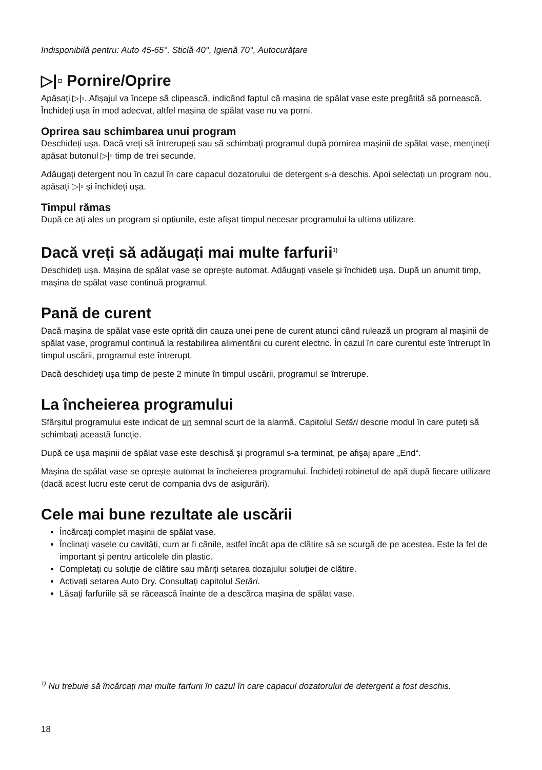Indisponibilă pentru: Auto 45-65°, Sticlă 40°, Igienă 70°, Autocurățare
▷|▫ Pornire/Oprire
Apăsați ▷|▫. Afișajul va începe să clipească, indicând faptul că mașina de spălat vase este pregătită să pornească. Închideți ușa în mod adecvat, altfel mașina de spălat vase nu va porni.
Oprirea sau schimbarea unui program
Deschideți ușa. Dacă vreți să întrerupeți sau să schimbați programul după pornirea mașinii de spălat vase, mențineți apăsat butonul ▷|▫ timp de trei secunde.
Adăugați detergent nou în cazul în care capacul dozatorului de detergent s-a deschis. Apoi selectați un program nou, apăsați ▷|▫ și închideți ușa.
Timpul rămas
După ce ați ales un program și opțiunile, este afișat timpul necesar programului la ultima utilizare.
Dacă vreți să adăugați mai multe farfurii<sup>1)</sup>
Deschideți ușa. Mașina de spălat vase se oprește automat. Adăugați vasele și închideți ușa. După un anumit timp, mașina de spălat vase continuă programul.
Pană de curent
Dacă mașina de spălat vase este oprită din cauza unei pene de curent atunci când rulează un program al mașinii de spălat vase, programul continuă la restabilirea alimentării cu curent electric. În cazul în care curentul este întrerupt în timpul uscării, programul este întrerupt.
Dacă deschideți ușa timp de peste 2 minute în timpul uscării, programul se întrerupe.
La încheierea programului
Sfârșitul programului este indicat de un semnal scurt de la alarmă. Capitolul Setări descrie modul în care puteți să schimbați această funcție.
După ce ușa mașinii de spălat vase este deschisă și programul s-a terminat, pe afișaj apare „End“.
Mașina de spălat vase se oprește automat la încheierea programului. Închideți robinetul de apă după fiecare utilizare (dacă acest lucru este cerut de compania dvs de asigurări).
Cele mai bune rezultate ale uscării
Încărcați complet mașinii de spălat vase.
Înclinați vasele cu cavități, cum ar fi cănile, astfel încât apa de clătire să se scurgă de pe acestea. Este la fel de important și pentru articolele din plastic.
Completați cu soluție de clătire sau măriți setarea dozajului soluției de clătire.
Activați setarea Auto Dry. Consultați capitolul Setări.
Lăsați farfuriile să se răcească înainte de a descărca mașina de spălat vase.
<sup>1)</sup> Nu trebuie să încărcați mai multe farfurii în cazul în care capacul dozatorului de detergent a fost deschis.
18